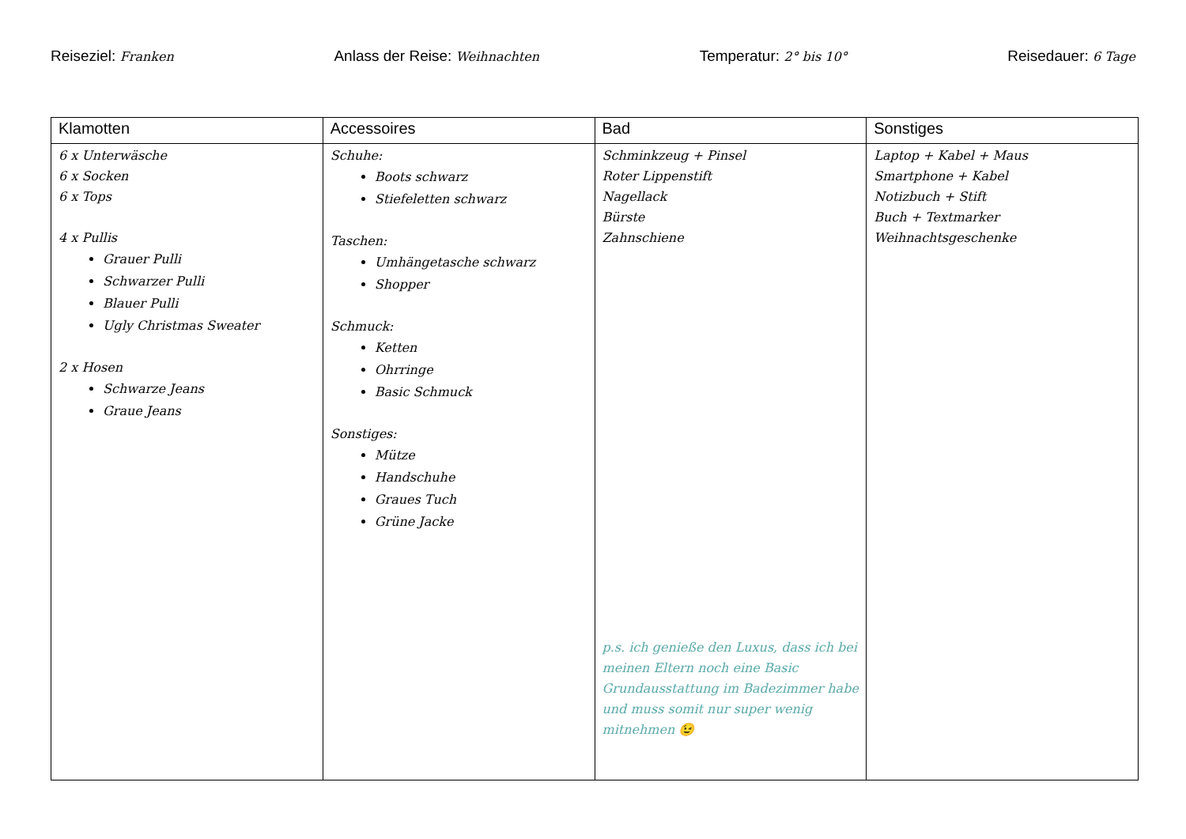Reiseziel: Franken
Anlass der Reise: Weihnachten
Temperatur: 2° bis 10°
Reisedauer: 6 Tage
| Klamotten | Accessoires | Bad | Sonstiges |
| --- | --- | --- | --- |
| 6 x Unterwäsche 6 x Socken 6 x Tops 4 x Pullis Grauer Pulli Schwarzer Pulli Blauer Pulli Ugly Christmas Sweater 2 x Hosen Schwarze Jeans Graue Jeans | Schuhe: Boots schwarz Stiefeletten schwarz Taschen: Umhängetasche schwarz Shopper Schmuck: Ketten Ohrringe Basic Schmuck Sonstiges: Mütze Handschuhe Graues Tuch Grüne Jacke | Schminkzeug + Pinsel Roter Lippenstift Nagellack Bürste Zahnschiene p.s. ich genieße den Luxus, dass ich bei meinen Eltern noch eine Basic Grundausstattung im Badezimmer habe und muss somit nur super wenig mitnehmen 😉 | Laptop + Kabel + Maus Smartphone + Kabel Notizbuch + Stift Buch + Textmarker Weihnachtsgeschenke |